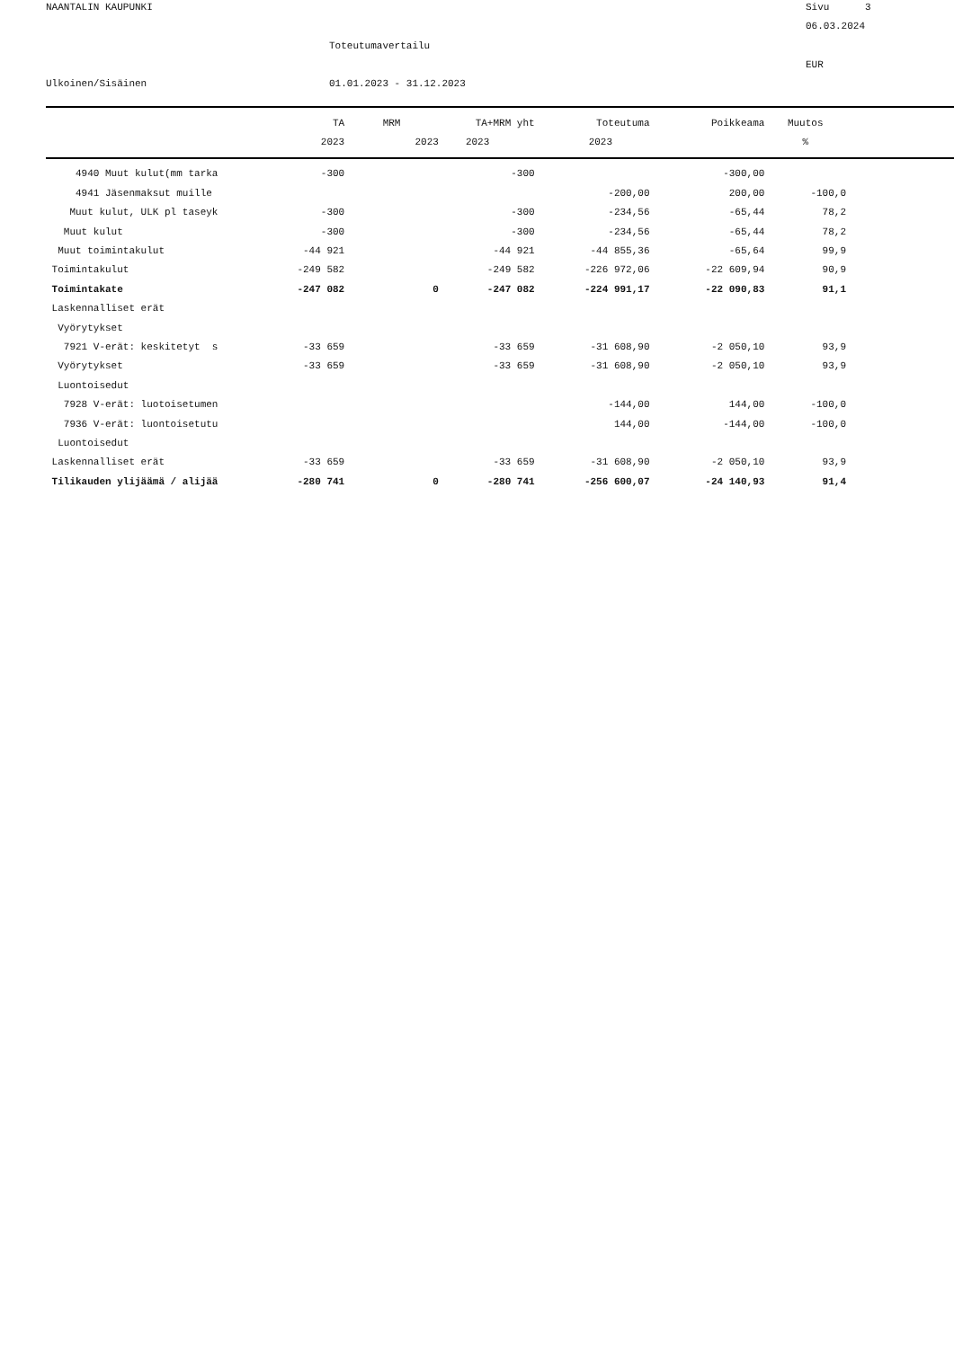NAANTALIN KAUPUNKI
Sivu 3
06.03.2024
Toteutumavertailu
EUR
Ulkoinen/Sisäinen
01.01.2023 - 31.12.2023
| | TA | MRM | TA+MRM yht | Toteutuma | Poikkeama | Muutos |
| --- | --- | --- | --- | --- | --- | --- |
| | 2023 | 2023 | 2023 | 2023 | | % |
| 4940 Muut kulut(mm tarka | -300 | | -300 | | -300,00 | |
| 4941 Jäsenmaksut muille | | | | -200,00 | 200,00 | -100,0 |
| Muut kulut, ULK pl taseyk | -300 | | -300 | -234,56 | -65,44 | 78,2 |
| Muut kulut | -300 | | -300 | -234,56 | -65,44 | 78,2 |
| Muut toimintakulut | -44 921 | | -44 921 | -44 855,36 | -65,64 | 99,9 |
| Toimintakulut | -249 582 | | -249 582 | -226 972,06 | -22 609,94 | 90,9 |
| Toimintakate | -247 082 | 0 | -247 082 | -224 991,17 | -22 090,83 | 91,1 |
| Laskennalliset erät | | | | | | |
| Vyörytykset | | | | | | |
| 7921 V-erät: keskitetyt s | -33 659 | | -33 659 | -31 608,90 | -2 050,10 | 93,9 |
| Vyörytykset | -33 659 | | -33 659 | -31 608,90 | -2 050,10 | 93,9 |
| Luontoisedut | | | | | | |
| 7928 V-erät: luotoisetumen | | | | -144,00 | 144,00 | -100,0 |
| 7936 V-erät: luontoisetutu | | | | 144,00 | -144,00 | -100,0 |
| Luontoisedut | | | | | | |
| Laskennalliset erät | -33 659 | | -33 659 | -31 608,90 | -2 050,10 | 93,9 |
| Tilikauden ylijäämä / alijää | -280 741 | 0 | -280 741 | -256 600,07 | -24 140,93 | 91,4 |